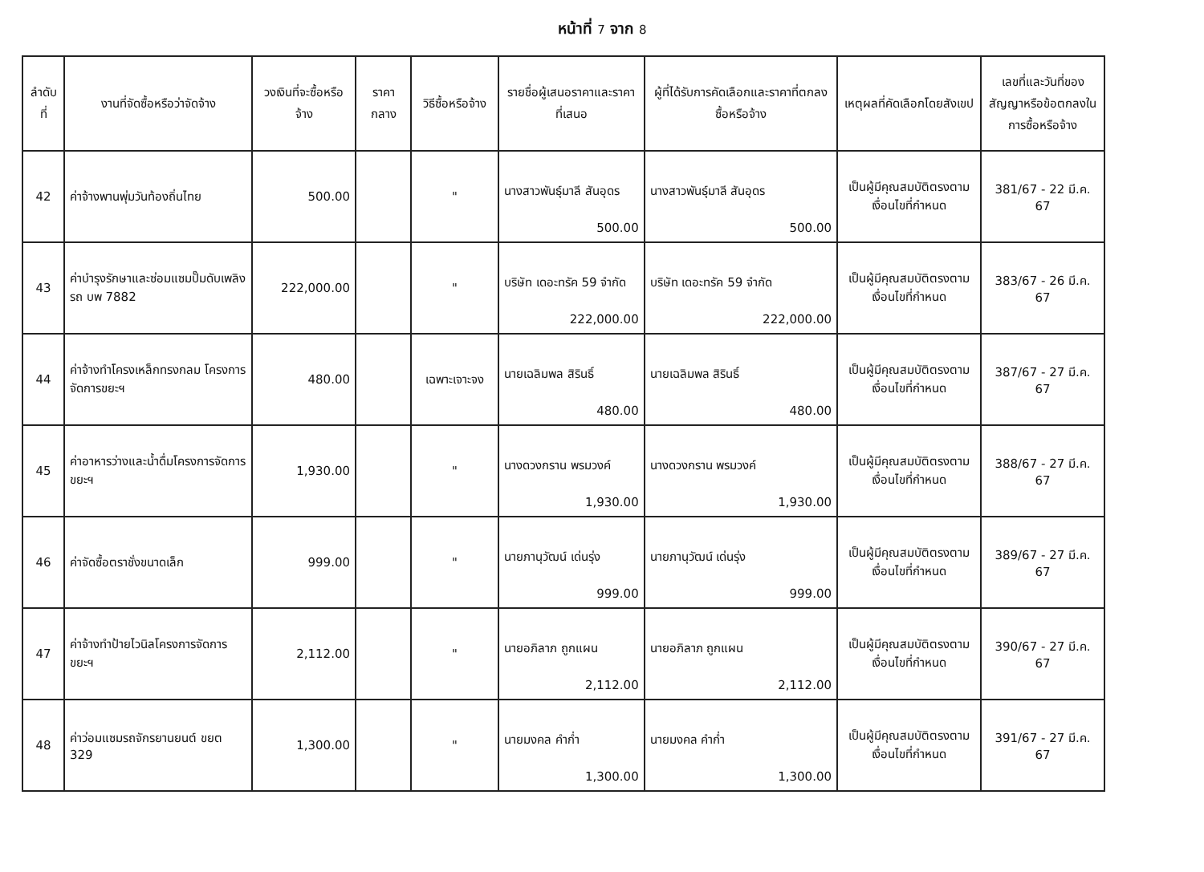หน้าที่ 7 จาก 8
| ลำดับที่ | งานที่จัดซื้อหรือว่าจัดจ้าง | วงเงินที่จะซื้อหรือจ้าง | ราคากลาง | วิธีซื้อหรือจ้าง | รายชื่อผู้เสนอราคาและราคาที่เสนอ | ผู้ที่ได้รับการคัดเลือกและราคาที่ตกลงซื้อหรือจ้าง | เหตุผลที่คัดเลือกโดยสังเขป | เลขที่และวันที่ของสัญญาหรือข้อตกลงในการซื้อหรือจ้าง |
| --- | --- | --- | --- | --- | --- | --- | --- | --- |
| 42 | ค่าจ้างพานพุ่มวันท้องถิ่นไทย | 500.00 | | " | นางสาวพันธุ์มาลี สันอุดร 500.00 | นางสาวพันธุ์มาลี สันอุดร 500.00 | เป็นผู้มีคุณสมบัติตรงตามเงื่อนไขที่กำหนด | 381/67 - 22 มี.ค. 67 |
| 43 | ค่าบำรุงรักษาและซ่อมแซมปั๊มดับเพลิง รถ บพ 7882 | 222,000.00 | | " | บริษัท เดอะทรัค 59 จำกัด 222,000.00 | บริษัท เดอะทรัค 59 จำกัด 222,000.00 | เป็นผู้มีคุณสมบัติตรงตามเงื่อนไขที่กำหนด | 383/67 - 26 มี.ค. 67 |
| 44 | ค่าจ้างทำโครงเหล็กทรงกลม โครงการจัดการขยะฯ | 480.00 | | เฉพาะเจาะจง | นายเฉลิมพล สิรินธิ์ 480.00 | นายเฉลิมพล สิรินธิ์ 480.00 | เป็นผู้มีคุณสมบัติตรงตามเงื่อนไขที่กำหนด | 387/67 - 27 มี.ค. 67 |
| 45 | ค่าอาหารว่างและน้ำดื่มโครงการจัดการขยะฯ | 1,930.00 | | " | นางดวงกราน พรมวงค์ 1,930.00 | นางดวงกราน พรมวงค์ 1,930.00 | เป็นผู้มีคุณสมบัติตรงตามเงื่อนไขที่กำหนด | 388/67 - 27 มี.ค. 67 |
| 46 | ค่าจัดซื้อตราชั่งขนาดเล็ก | 999.00 | | " | นายภานุวัฒน์ เด่นรุ่ง 999.00 | นายภานุวัฒน์ เด่นรุ่ง 999.00 | เป็นผู้มีคุณสมบัติตรงตามเงื่อนไขที่กำหนด | 389/67 - 27 มี.ค. 67 |
| 47 | ค่าจ้างทำป้ายไวนิลโครงการจัดการขยะฯ | 2,112.00 | | " | นายอภิลาภ ถูกแผน 2,112.00 | นายอภิลาภ ถูกแผน 2,112.00 | เป็นผู้มีคุณสมบัติตรงตามเงื่อนไขที่กำหนด | 390/67 - 27 มี.ค. 67 |
| 48 | ค่าว่อมแซมรถจักรยานยนต์ ขยต 329 | 1,300.00 | | " | นายมงคล คำก่ำ 1,300.00 | นายมงคล คำก่ำ 1,300.00 | เป็นผู้มีคุณสมบัติตรงตามเงื่อนไขที่กำหนด | 391/67 - 27 มี.ค. 67 |